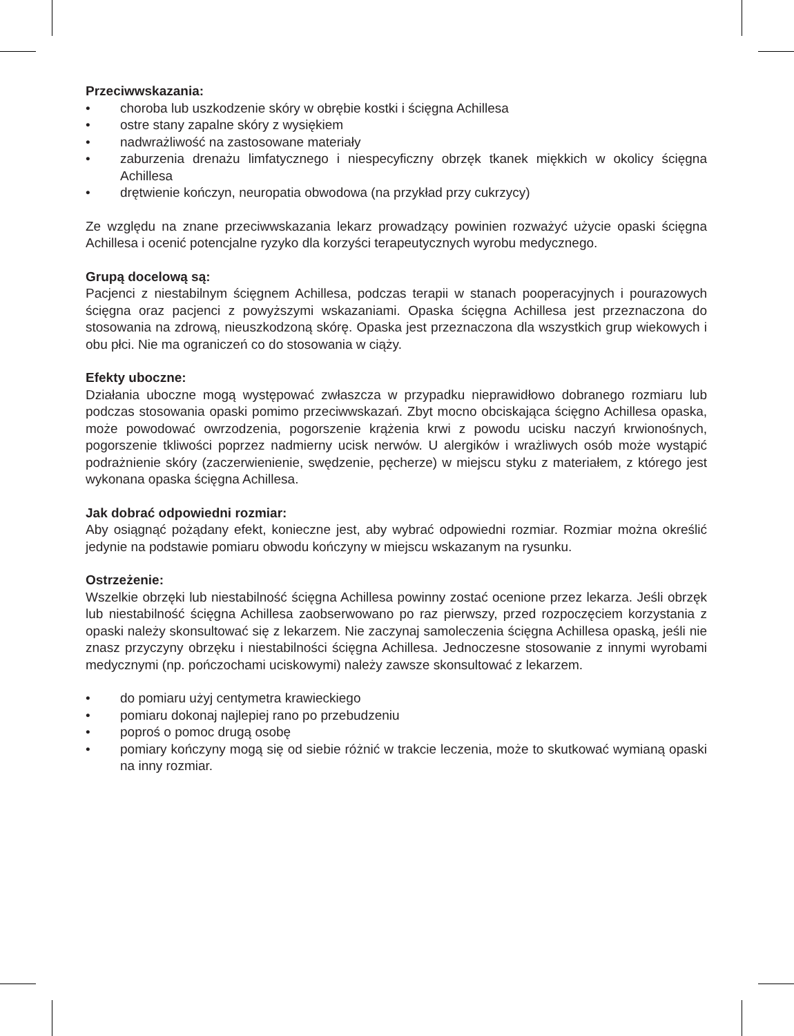Przeciwwskazania:
• choroba lub uszkodzenie skóry w obrębie kostki i ścięgna Achillesa
• ostre stany zapalne skóry z wysiękiem
• nadwrażliwość na zastosowane materiały
• zaburzenia drenażu limfatycznego i niespecyficzny obrzęk tkanek miękkich w okolicy ścięgna Achillesa
• drętwienie kończyn, neuropatia obwodowa (na przykład przy cukrzycy)
Ze względu na znane przeciwwskazania lekarz prowadzący powinien rozważyć użycie opaski ścięgna Achillesa i ocenić potencjalne ryzyko dla korzyści terapeutycznych wyrobu medycznego.
Grupą docelową są:
Pacjenci z niestabilnym ścięgnem Achillesa, podczas terapii w stanach pooperacyjnych i pourazowych ścięgna oraz pacjenci z powyższymi wskazaniami. Opaska ścięgna Achillesa jest przeznaczona do stosowania na zdrową, nieuszkodzoną skórę. Opaska jest przeznaczona dla wszystkich grup wiekowych i obu płci. Nie ma ograniczeń co do stosowania w ciąży.
Efekty uboczne:
Działania uboczne mogą występować zwłaszcza w przypadku nieprawidłowo dobranego rozmiaru lub podczas stosowania opaski pomimo przeciwwskazań. Zbyt mocno obciskająca ścięgno Achillesa opaska, może powodować owrzodzenia, pogorszenie krążenia krwi z powodu ucisku naczyń krwionośnych, pogorszenie tkliwości poprzez nadmierny ucisk nerwów. U alergików i wrażliwych osób może wystąpić podrażnienie skóry (zaczerwienienie, swędzenie, pęcherze) w miejscu styku z materiałem, z którego jest wykonana opaska ścięgna Achillesa.
Jak dobrać odpowiedni rozmiar:
Aby osiągnąć pożądany efekt, konieczne jest, aby wybrać odpowiedni rozmiar. Rozmiar można określić jedynie na podstawie pomiaru obwodu kończyny w miejscu wskazanym na rysunku.
Ostrzeżenie:
Wszelkie obrzęki lub niestabilność ścięgna Achillesa powinny zostać ocenione przez lekarza. Jeśli obrzęk lub niestabilność ścięgna Achillesa zaobserwowano po raz pierwszy, przed rozpoczęciem korzystania z opaski należy skonsultować się z lekarzem. Nie zaczynaj samoleczenia ścięgna Achillesa opaską, jeśli nie znasz przyczyny obrzęku i niestabilności ścięgna Achillesa. Jednoczesne stosowanie z innymi wyrobami medycznymi (np. pończochami uciskowymi) należy zawsze skonsultować z lekarzem.
• do pomiaru użyj centymetra krawieckiego
• pomiaru dokonaj najlepiej rano po przebudzeniu
• poproś o pomoc drugą osobę
• pomiary kończyny mogą się od siebie różnić w trakcie leczenia, może to skutkować wymianą opaski na inny rozmiar.